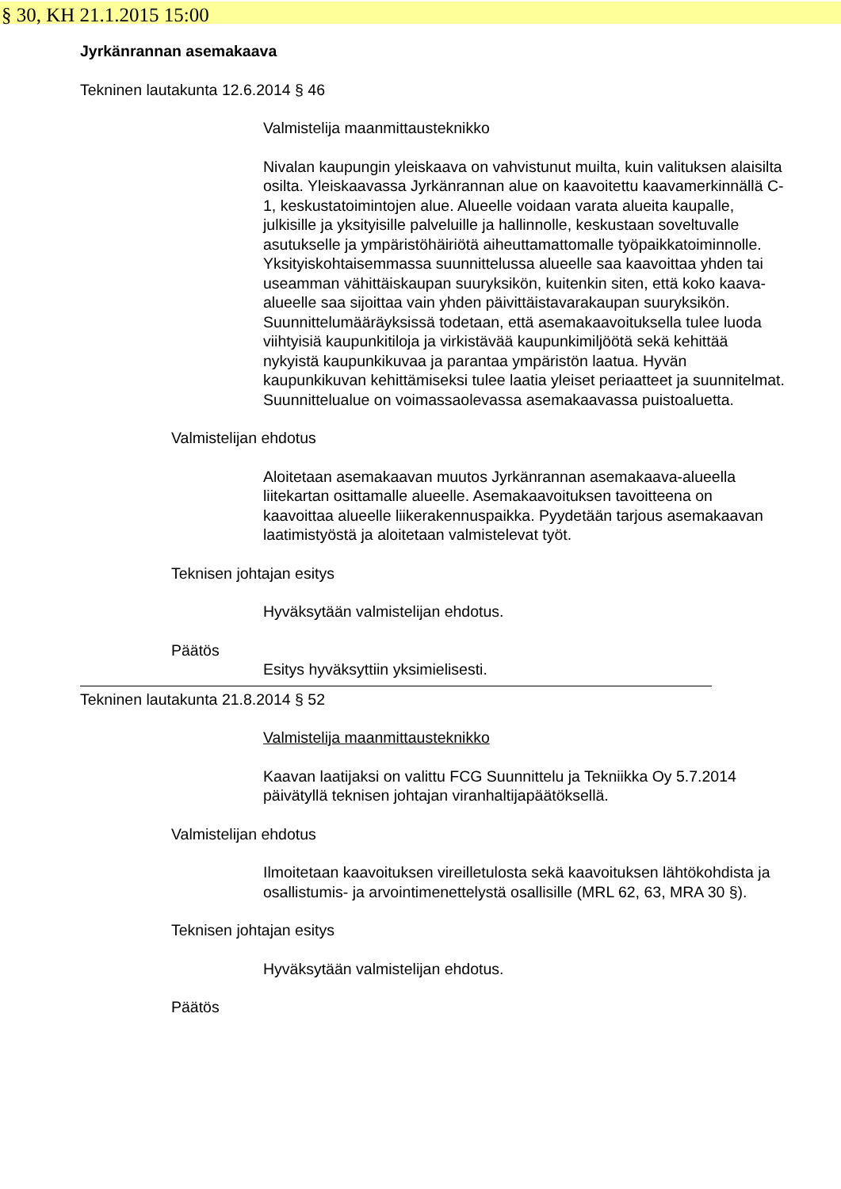§ 30, KH 21.1.2015 15:00
Jyrkänrannan asemakaava
Tekninen lautakunta 12.6.2014 § 46
Valmistelija maanmittausteknikko
Nivalan kaupungin yleiskaava on vahvistunut muilta, kuin valituksen alaisilta osilta. Yleiskaavassa Jyrkänrannan alue on kaavoitettu kaavamerkinnällä C-1, keskustatoimintojen alue. Alueelle voidaan varata alueita kaupalle, julkisille ja yksityisille palveluille ja hallinnolle, keskustaan soveltuvalle asutukselle ja ympäristöhäiriötä aiheuttamattomalle työpaikkatoiminnolle. Yksityiskohtaisemmassa suunnittelussa alueelle saa kaavoittaa yhden tai useamman vähittäiskaupan suuryksikön, kuitenkin siten, että koko kaava-alueelle saa sijoittaa vain yhden päivittäistavarakaupan suuryksikön.
Suunnittelumääräyksissä todetaan, että asemakaavoituksella tulee luoda viihtyisiä kaupunkitiloja ja virkistävää kaupunkimiljöötä sekä kehittää nykyistä kaupunkikuvaa ja parantaa ympäristön laatua. Hyvän kaupunkikuvan kehittämiseksi tulee laatia yleiset periaatteet ja suunnitelmat.
Suunnittelualue on voimassaolevassa asemakaavassa puistoaluetta.
Valmistelijan ehdotus
Aloitetaan asemakaavan muutos Jyrkänrannan asemakaava-alueella liitekartan osittamalle alueelle. Asemakaavoituksen tavoitteena on kaavoittaa alueelle liikerakennuspaikka. Pyydetään tarjous asemakaavan laatimistyöstä ja aloitetaan valmistelevat työt.
Teknisen johtajan esitys
Hyväksytään valmistelijan ehdotus.
Päätös
Esitys hyväksyttiin yksimielisesti.
Tekninen lautakunta 21.8.2014 § 52
Valmistelija maanmittausteknikko
Kaavan laatijaksi on valittu FCG Suunnittelu ja Tekniikka Oy 5.7.2014 päivätyllä teknisen johtajan viranhaltijapäätöksellä.
Valmistelijan ehdotus
Ilmoitetaan kaavoituksen vireilletulosta sekä kaavoituksen lähtökohdista ja osallistumis- ja arvointimenettelystä osallisille (MRL 62, 63, MRA 30 §).
Teknisen johtajan esitys
Hyväksytään valmistelijan ehdotus.
Päätös